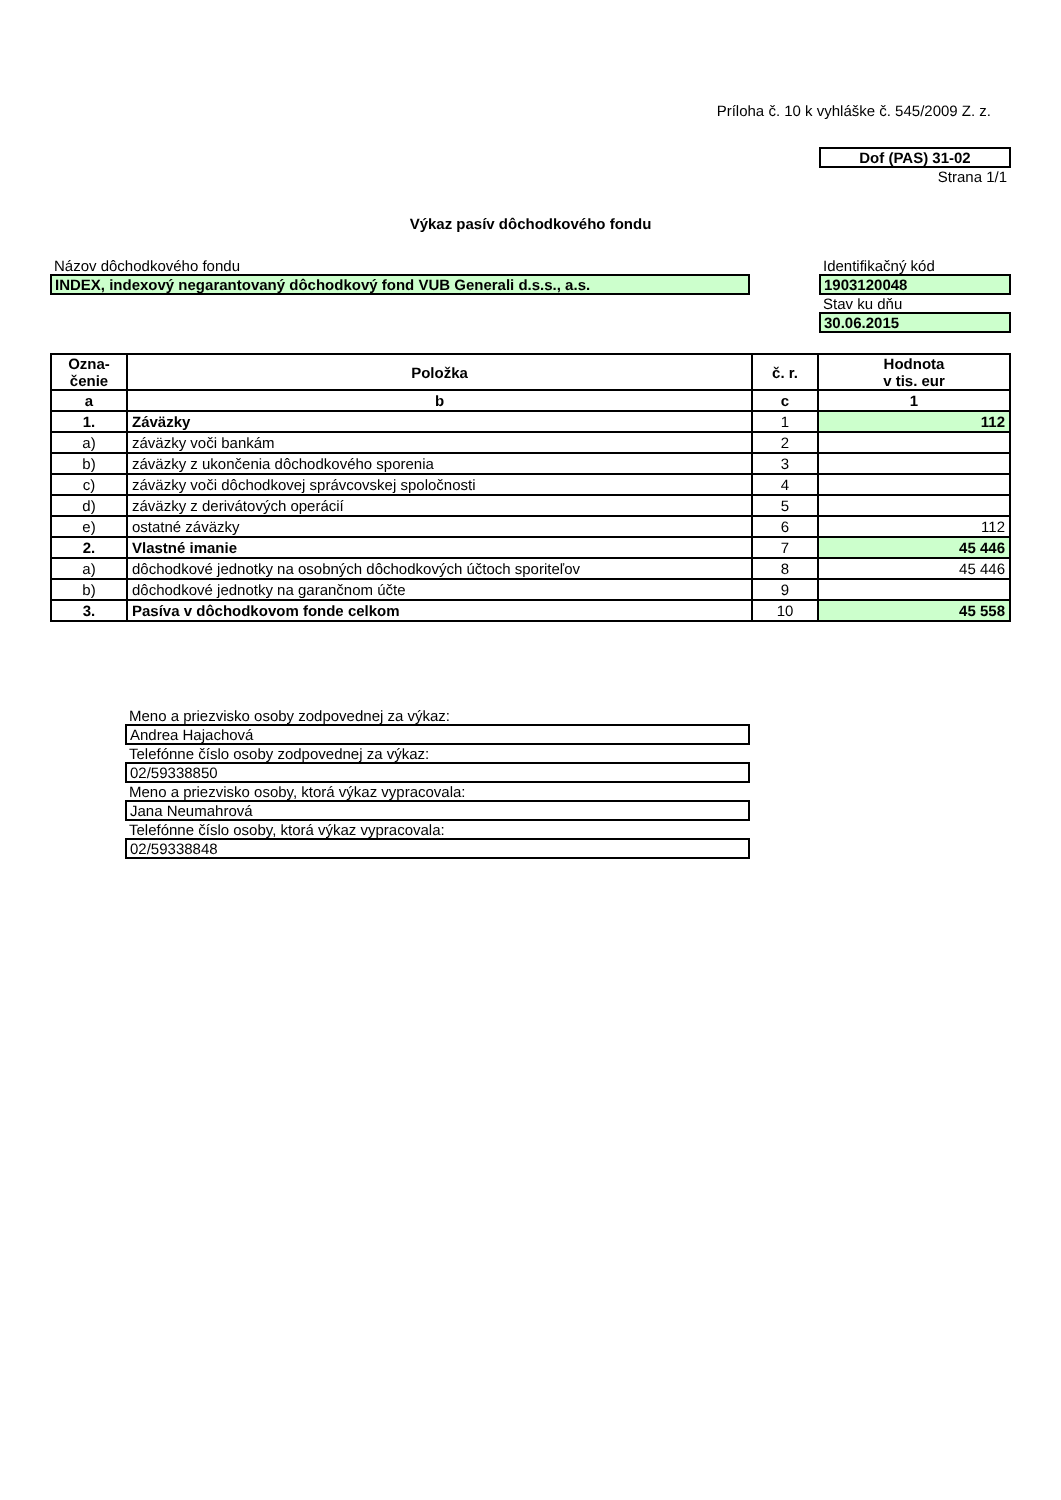Príloha č. 10 k vyhláške č. 545/2009 Z. z.
Dof (PAS) 31-02
Strana 1/1
Výkaz pasív dôchodkového fondu
Názov dôchodkového fondu
INDEX, indexový negarantovaný dôchodkový fond VUB Generali d.s.s., a.s.
Identifikačný kód
1903120048
Stav ku dňu
30.06.2015
| Ozna- čenie | Položka | č. r. | Hodnota v tis. eur |
| --- | --- | --- | --- |
| a | b | c | 1 |
| 1. | Záväzky | 1 | 112 |
| a) | záväzky voči bankám | 2 | |
| b) | záväzky z ukončenia dôchodkového sporenia | 3 | |
| c) | záväzky voči dôchodkovej správcovskej spoločnosti | 4 | |
| d) | záväzky z derivátových operácií | 5 | |
| e) | ostatné záväzky | 6 | 112 |
| 2. | Vlastné imanie | 7 | 45 446 |
| a) | dôchodkové jednotky na osobných dôchodkových účtoch sporiteľov | 8 | 45 446 |
| b) | dôchodkové jednotky na garančnom účte | 9 | |
| 3. | Pasíva v dôchodkovom fonde celkom | 10 | 45 558 |
Meno a priezvisko osoby zodpovednej za výkaz:
Andrea Hajachová
Telefónne číslo osoby zodpovednej za výkaz:
02/59338850
Meno a priezvisko osoby, ktorá výkaz vypracovala:
Jana Neumahrová
Telefónne číslo osoby, ktorá výkaz vypracovala:
02/59338848